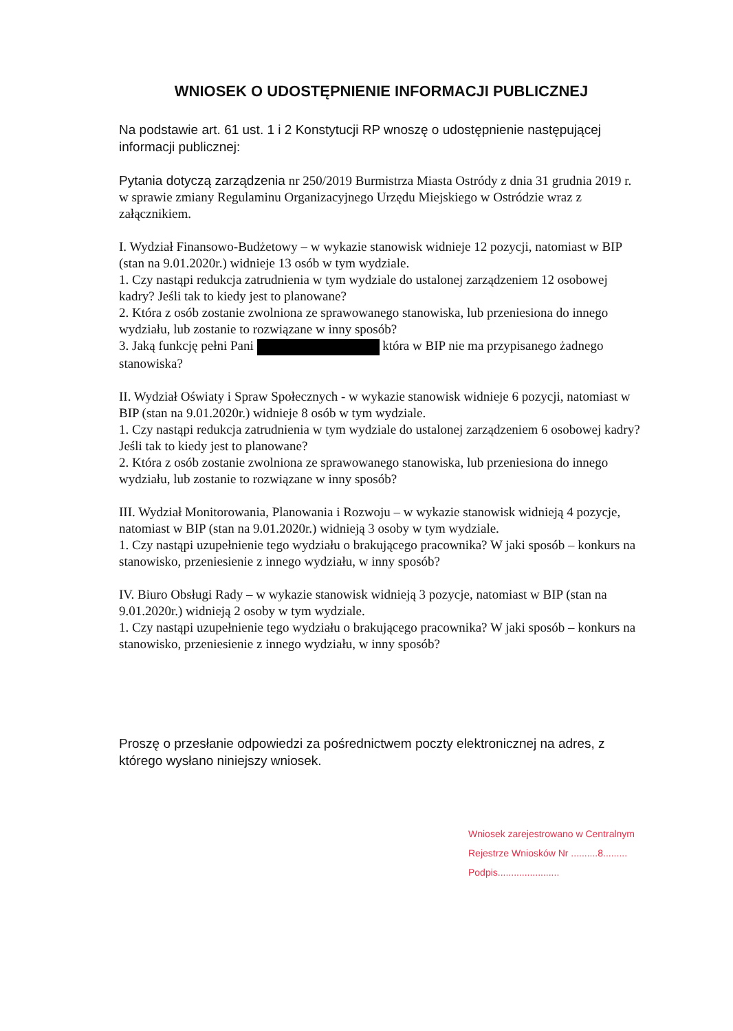WNIOSEK O UDOSTĘPNIENIE INFORMACJI PUBLICZNEJ
Na podstawie art. 61 ust. 1 i 2 Konstytucji RP wnoszę o udostępnienie następującej informacji publicznej:
Pytania dotyczą zarządzenia nr 250/2019 Burmistrza Miasta Ostródy z dnia 31 grudnia 2019 r. w sprawie zmiany Regulaminu Organizacyjnego Urzędu Miejskiego w Ostródzie wraz z załącznikiem.
I. Wydział Finansowo-Budżetowy – w wykazie stanowisk widnieje 12 pozycji, natomiast w BIP (stan na 9.01.2020r.) widnieje 13 osób w tym wydziale.
1. Czy nastąpi redukcja zatrudnienia w tym wydziale do ustalonej zarządzeniem 12 osobowej kadry? Jeśli tak to kiedy jest to planowane?
2. Która z osób zostanie zwolniona ze sprawowanego stanowiska, lub przeniesiona do innego wydziału, lub zostanie to rozwiązane w inny sposób?
3. Jaką funkcję pełni Pani która w BIP nie ma przypisanego żadnego stanowiska?
II. Wydział Oświaty i Spraw Społecznych - w wykazie stanowisk widnieje 6 pozycji, natomiast w BIP (stan na 9.01.2020r.) widnieje 8 osób w tym wydziale.
1. Czy nastąpi redukcja zatrudnienia w tym wydziale do ustalonej zarządzeniem 6 osobowej kadry? Jeśli tak to kiedy jest to planowane?
2. Która z osób zostanie zwolniona ze sprawowanego stanowiska, lub przeniesiona do innego wydziału, lub zostanie to rozwiązane w inny sposób?
III. Wydział Monitorowania, Planowania i Rozwoju – w wykazie stanowisk widnieją 4 pozycje, natomiast w BIP (stan na 9.01.2020r.) widnieją 3 osoby w tym wydziale.
1. Czy nastąpi uzupełnienie tego wydziału o brakującego pracownika? W jaki sposób – konkurs na stanowisko, przeniesienie z innego wydziału, w inny sposób?
IV. Biuro Obsługi Rady – w wykazie stanowisk widnieją 3 pozycje, natomiast w BIP (stan na 9.01.2020r.) widnieją 2 osoby w tym wydziale.
1. Czy nastąpi uzupełnienie tego wydziału o brakującego pracownika? W jaki sposób – konkurs na stanowisko, przeniesienie z innego wydziału, w inny sposób?
Proszę o przesłanie odpowiedzi za pośrednictwem poczty elektronicznej na adres, z którego wysłano niniejszy wniosek.
Wniosek zarejestrowano w Centralnym
Rejestrze Wniosków Nr ..........8.........
Podpis.......................